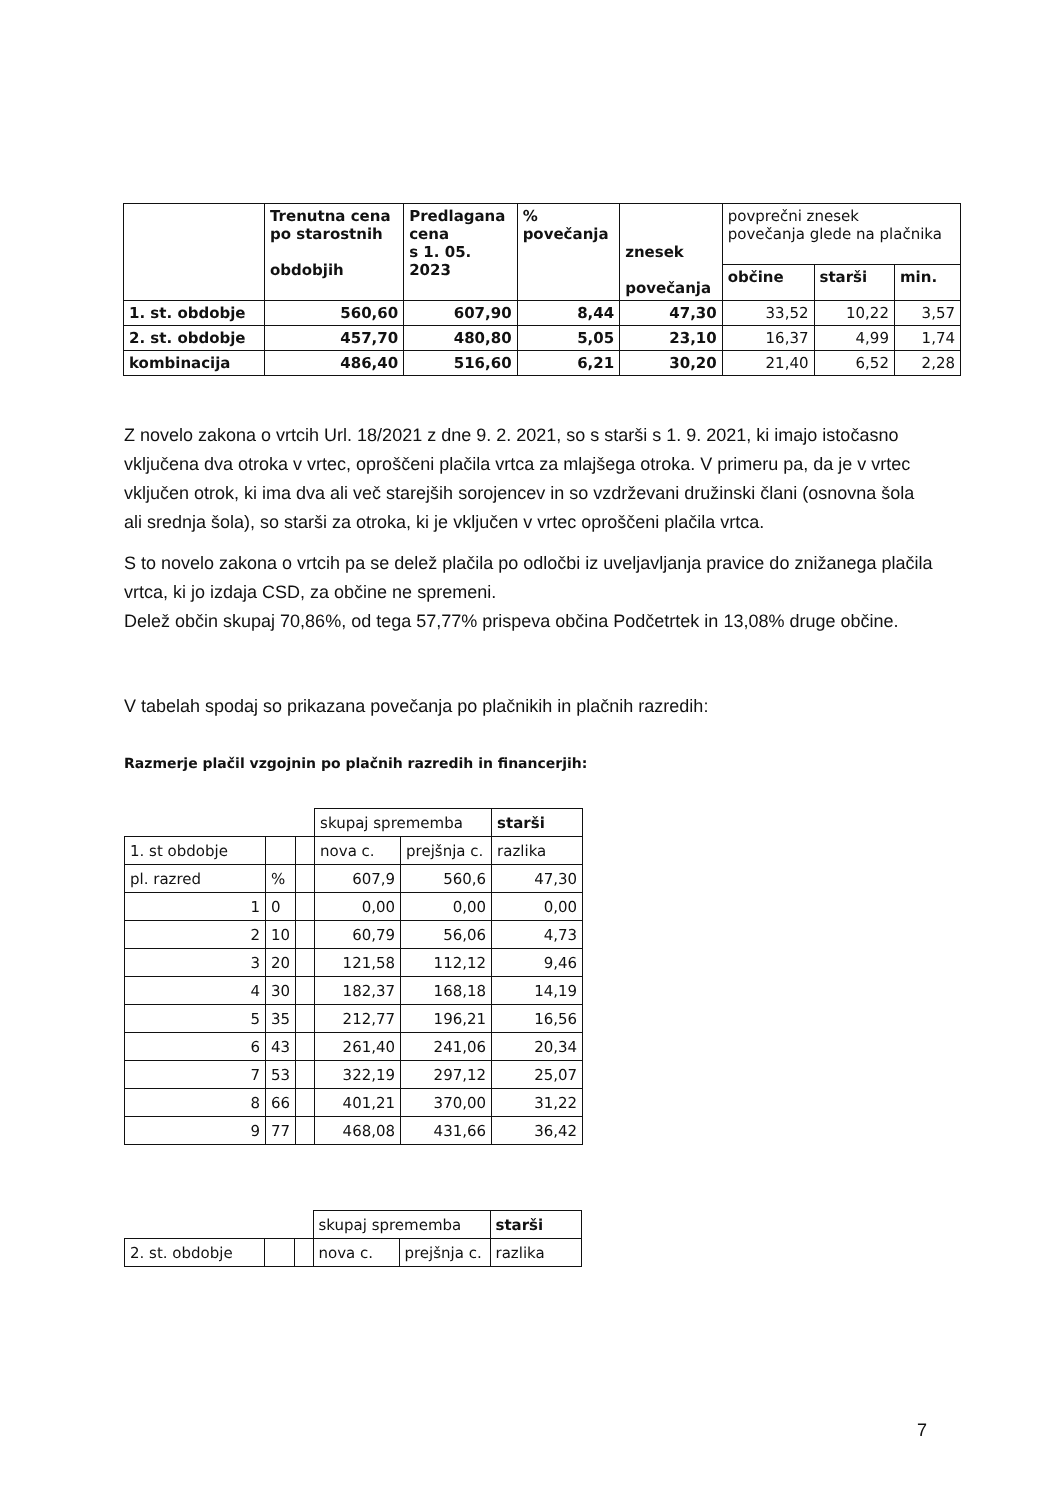| | Trenutna cena po starostnih obdobjih | Predlagana cena s 1. 05. 2023 | % povečanja | znesek povečanja | povprečni znesek povečanja glede na plačnika | | |
| | | | | | občine | starši | min. |
| 1. st. obdobje | 560,60 | 607,90 | 8,44 | 47,30 | 33,52 | 10,22 | 3,57 |
| 2. st. obdobje | 457,70 | 480,80 | 5,05 | 23,10 | 16,37 | 4,99 | 1,74 |
| kombinacija | 486,40 | 516,60 | 6,21 | 30,20 | 21,40 | 6,52 | 2,28 |
Z novelo zakona o vrtcih Url. 18/2021 z dne 9. 2. 2021, so s starši s 1. 9. 2021, ki imajo istočasno vključena dva otroka v vrtec, oproščeni plačila vrtca za mlajšega otroka. V primeru pa, da je v vrtec vključen otrok, ki ima dva ali več starejših sorojencev in so vzdrževani družinski člani (osnovna šola ali srednja šola), so starši za otroka, ki je vključen v vrtec oproščeni plačila vrtca.
S to novelo zakona o vrtcih pa se delež plačila po odločbi iz uveljavljanja pravice do znižanega plačila vrtca, ki jo izdaja CSD, za občine ne spremeni.
Delež občin skupaj 70,86%, od tega 57,77% prispeva občina Podčetrtek in 13,08% druge občine.
V tabelah spodaj so prikazana povečanja po plačnikih in plačnih razredih:
Razmerje plačil vzgojnin po plačnih razredih in financerjih:
| | | | skupaj sprememba | | starši |
| 1. st obdobje | | | nova c. | prejšnja c. | razlika |
| pl. razred | % | | 607,9 | 560,6 | 47,30 |
| 1 | 0 | | 0,00 | 0,00 | 0,00 |
| 2 | 10 | | 60,79 | 56,06 | 4,73 |
| 3 | 20 | | 121,58 | 112,12 | 9,46 |
| 4 | 30 | | 182,37 | 168,18 | 14,19 |
| 5 | 35 | | 212,77 | 196,21 | 16,56 |
| 6 | 43 | | 261,40 | 241,06 | 20,34 |
| 7 | 53 | | 322,19 | 297,12 | 25,07 |
| 8 | 66 | | 401,21 | 370,00 | 31,22 |
| 9 | 77 | | 468,08 | 431,66 | 36,42 |
| | | | skupaj sprememba | | starši |
| 2. st. obdobje | | | nova c. | prejšnja c. | razlika |
7